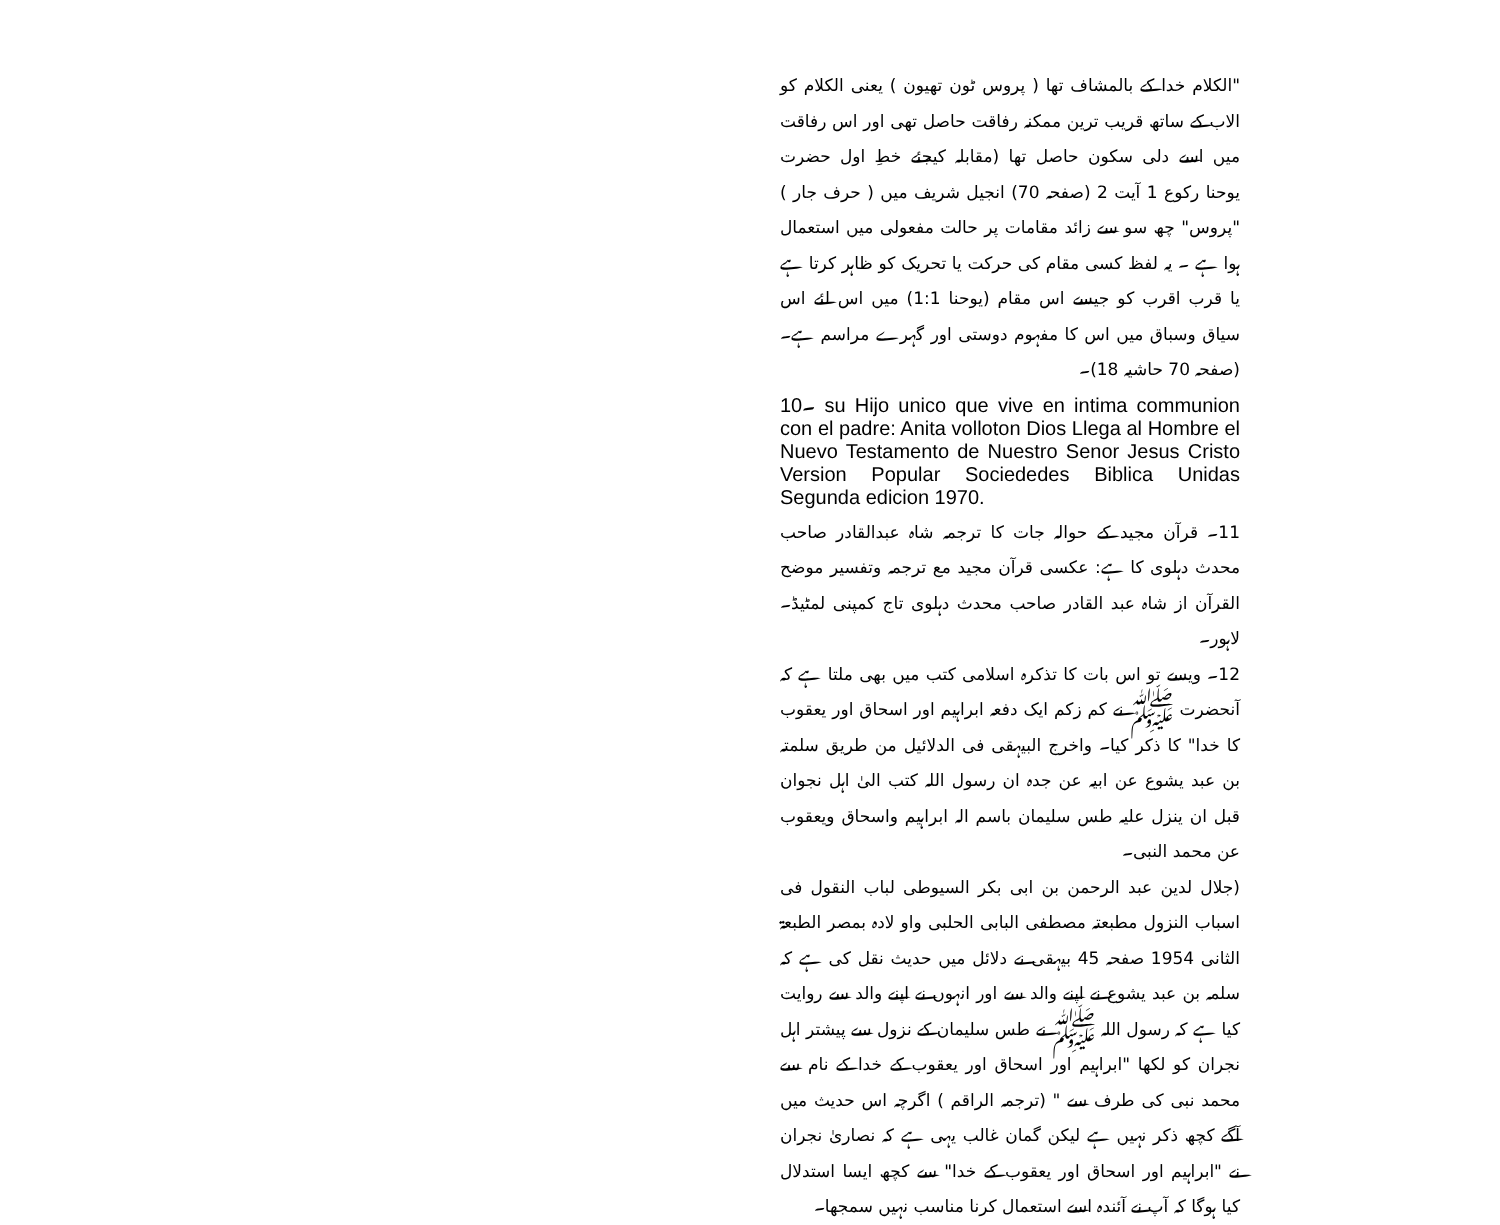"الکلام خدا کے بالمشاف تھا ( پروس ٹون تھیون ) یعنی الکلام کو الاب کے ساتھ قریب ترین ممکنہ رفاقت حاصل تھی اور اس رفاقت میں اسے دلی سکون حاصل تھا (مقابلہ کیجئے خطِ اول حضرت یوحنا رکوع 1 آیت 2 (صفحہ 70) انجیل شریف میں ( حرف جار ) "پروس" چھ سو سے زائد مقامات پر حالت مفعولی میں استعمال ہوا ہے ۔ یہ لفظ کسی مقام کی حرکت یا تحریک کو ظاہر کرتا ہے یا قرب اقرب کو جیسے اس مقام (یوحنا 1:1) میں اس لئے اس سیاق وسباق میں اس کا مفہوم دوستی اور گہرے مراسم ہے۔(صفحہ 70 حاشیہ 18)۔
10۔ su Hijo unico que vive en intima communion con el padre: Anita volloton Dios Llega al Hombre el Nuevo Testamento de Nuestro Senor Jesus Cristo Version Popular Sociededes Biblica Unidas Segunda edicion 1970.
11۔ قرآن مجید کے حوالہ جات کا ترجمہ شاہ عبدالقادر صاحب محدث دہلوی کا ہے: عکسی قرآن مجید مع ترجمہ وتفسیر موضح القرآن از شاہ عبد القادر صاحب محدث دہلوی تاج کمپنی لمٹیڈ۔ لاہور۔
12۔ ویسے تو اس بات کا تذکرہ اسلامی کتب میں بھی ملتا ہے کہ آنحضرت ﷺ نے کم زکم ایک دفعہ ابراہیم اور اسحاق اور یعقوب کا خدا" کا ذکر کیا۔ واخرج البیہقی فی الدلائیل من طریق سلمتہ بن عبد یشوع عن ابیہ عن جدہ ان رسول اللہ کتب الیٰ اہل نجوان قبل ان ینزل علیہ طس سلیمان باسم الہ ابراہیم واسحاق ویعقوب عن محمد النبی۔
(جلال لدین عبد الرحمن بن ابی بکر السیوطی لباب النقول فی اسباب النزول مطبعتہ مصطفی البابی الحلبی واو لادہ بمصر الطبعۃ الثانی 1954 صفحہ 45 بیہقی نے دلائل میں حدیث نقل کی ہے کہ سلمہ بن عبد یشوع نے اپنے والد سے اور انہوں نے اپنے والد سے روایت کیا ہے کہ رسول اللہ ﷺ نے طس سلیمان کے نزول سے پیشتر اہل نجران کو لکھا "ابراہیم اور اسحاق اور یعقوب کے خدا کے نام سے محمد نبی کی طرف سے " (ترجمہ الراقم ) اگرچہ اس حدیث میں آگے کچھ ذکر نہیں ہے لیکن گمان غالب یہی ہے کہ نصاریٰ نجران نے "ابراہیم اور اسحاق اور یعقوب کے خدا" سے کچھ ایسا استدلال کیا ہوگا کہ آپ نے آئندہ اسے استعمال کرنا مناسب نہیں سمجھا۔